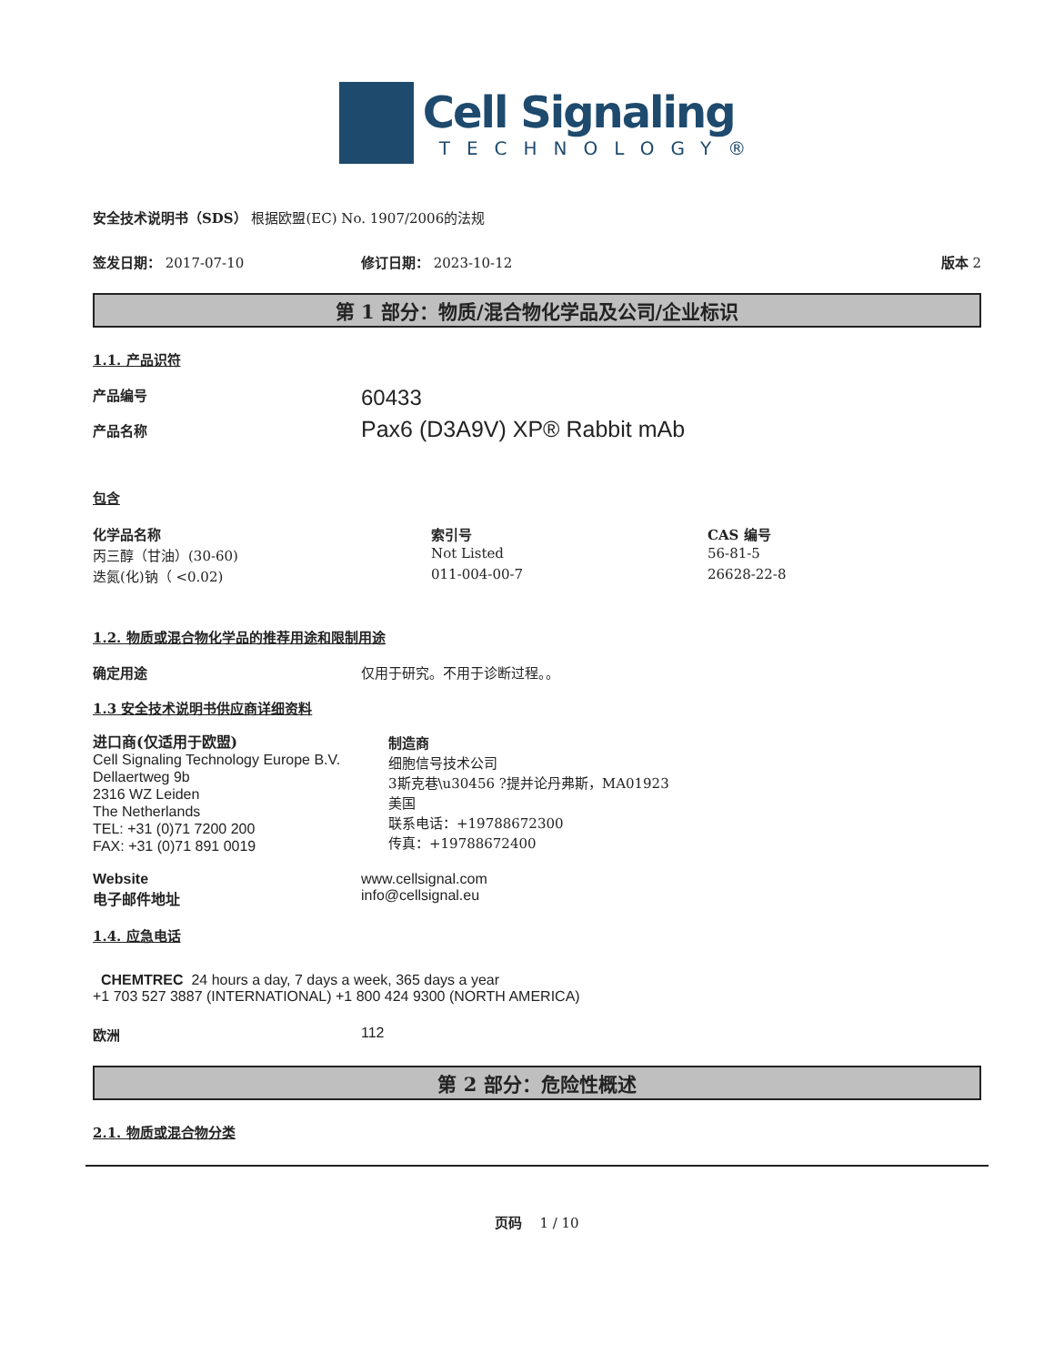Cell Signaling
TECHNOLOGY®
安全技术说明书（SDS） 根据欧盟(EC) No. 1907/2006的法规
签发日期： 2017-07-10 修订日期： 2023-10-12 版本 2
第 1 部分：物质/混合物化学品及公司/企业标识
1.1. 产品识符
产品编号
产品名称
60433
Pax6 (D3A9V) XP® Rabbit mAb
包含
| 化学品名称 | 索引号 | CAS 编号 |
| --- | --- | --- |
| 丙三醇（甘油）(30-60) | Not Listed | 56-81-5 |
| 迭氮(化)钠（ <0.02) | 011-004-00-7 | 26628-22-8 |
1.2. 物质或混合物化学品的推荐用途和限制用途
确定用途 仅用于研究。不用于诊断过程。。
1.3 安全技术说明书供应商详细资料
进口商(仅适用于欧盟)
Cell Signaling Technology Europe B.V.
Dellaertweg 9b
2316 WZ Leiden
The Netherlands
TEL: +31 (0)71 7200 200
FAX: +31 (0)71 891 0019
制造商
细胞信号技术公司
3斯克巷\u30456 ?提并论丹弗斯，MA01923
美国
联系电话：+19788672300
传真：+19788672400
Website
电子邮件地址 www.cellsignal.com
info@cellsignal.eu
1.4. 应急电话
CHEMTREC 24 hours a day, 7 days a week, 365 days a year
+1 703 527 3887 (INTERNATIONAL) +1 800 424 9300 (NORTH AMERICA)
欧洲 112
第 2 部分：危险性概述
2.1. 物质或混合物分类
页码 1 / 10